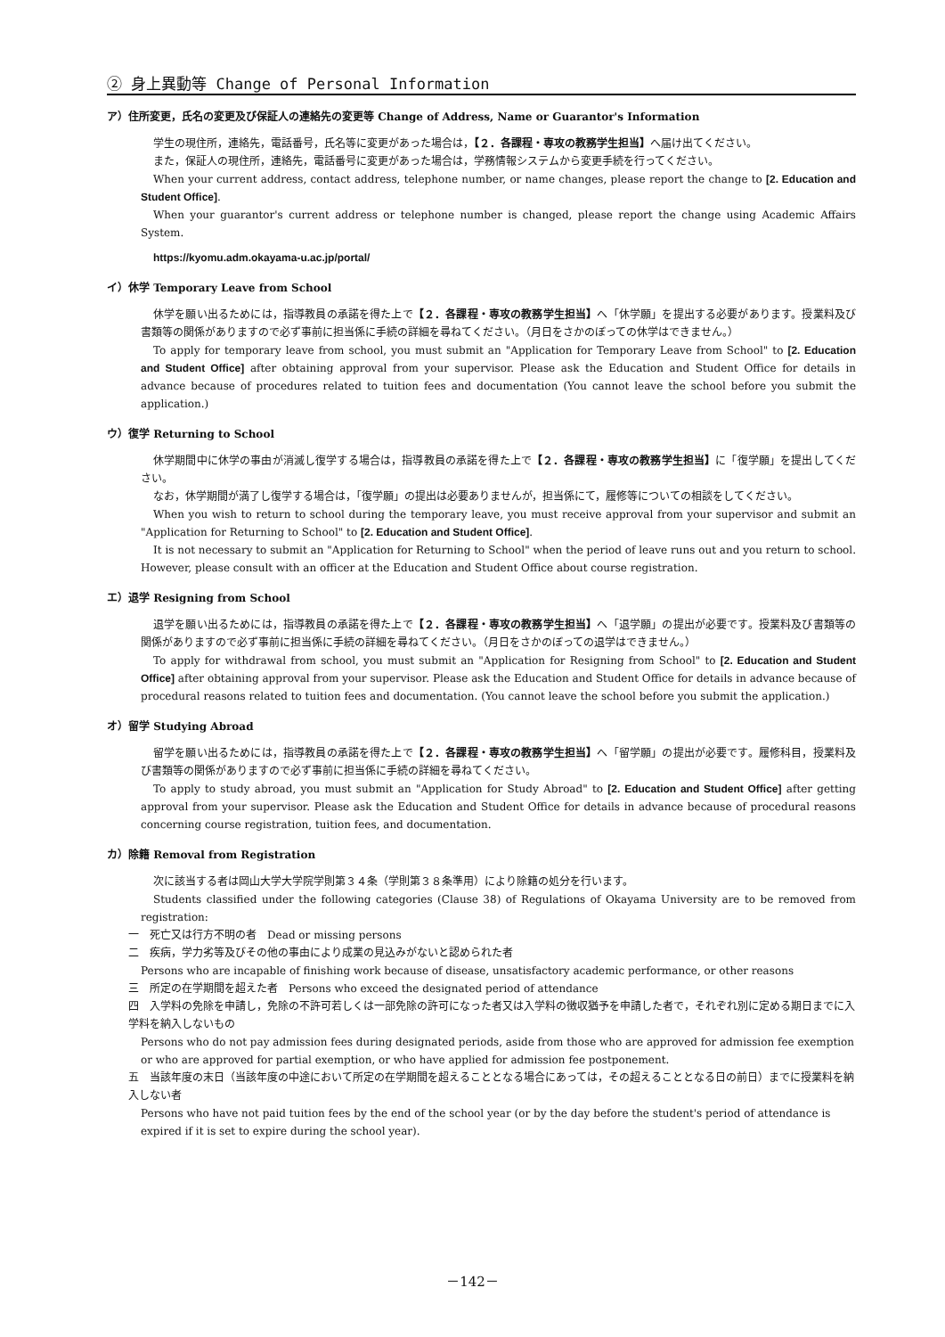② 身上異動等 Change of Personal Information
ア）住所変更，氏名の変更及び保証人の連絡先の変更等 Change of Address, Name or Guarantor's Information
学生の現住所，連絡先，電話番号，氏名等に変更があった場合は，【２．各課程・専攻の教務学生担当】へ届け出てください。
また，保証人の現住所，連絡先，電話番号に変更があった場合は，学務情報システムから変更手続を行ってください。
When your current address, contact address, telephone number, or name changes, please report the change to [2. Education and Student Office].
When your guarantor's current address or telephone number is changed, please report the change using Academic Affairs System.
https://kyomu.adm.okayama-u.ac.jp/portal/
イ）休学 Temporary Leave from School
休学を願い出るためには，指導教員の承諾を得た上で【２．各課程・専攻の教務学生担当】へ「休学願」を提出する必要があります。授業料及び書類等の関係がありますので必ず事前に担当係に手続の詳細を尋ねてください。（月日をさかのぼっての休学はできません。）
To apply for temporary leave from school, you must submit an "Application for Temporary Leave from School" to [2. Education and Student Office] after obtaining approval from your supervisor. Please ask the Education and Student Office for details in advance because of procedures related to tuition fees and documentation (You cannot leave the school before you submit the application.)
ウ）復学 Returning to School
休学期間中に休学の事由が消滅し復学する場合は，指導教員の承諾を得た上で【２．各課程・専攻の教務学生担当】に「復学願」を提出してください。
なお，休学期間が満了し復学する場合は，「復学願」の提出は必要ありませんが，担当係にて，履修等についての相談をしてください。
When you wish to return to school during the temporary leave, you must receive approval from your supervisor and submit an "Application for Returning to School" to [2. Education and Student Office].
It is not necessary to submit an "Application for Returning to School" when the period of leave runs out and you return to school. However, please consult with an officer at the Education and Student Office about course registration.
エ）退学 Resigning from School
退学を願い出るためには，指導教員の承諾を得た上で【２．各課程・専攻の教務学生担当】へ「退学願」の提出が必要です。授業料及び書類等の関係がありますので必ず事前に担当係に手続の詳細を尋ねてください。（月日をさかのぼっての退学はできません。）
To apply for withdrawal from school, you must submit an "Application for Resigning from School" to [2. Education and Student Office] after obtaining approval from your supervisor. Please ask the Education and Student Office for details in advance because of procedural reasons related to tuition fees and documentation. (You cannot leave the school before you submit the application.)
オ）留学 Studying Abroad
留学を願い出るためには，指導教員の承諾を得た上で【２．各課程・専攻の教務学生担当】へ「留学願」の提出が必要です。履修科目，授業料及び書類等の関係がありますので必ず事前に担当係に手続の詳細を尋ねてください。
To apply to study abroad, you must submit an "Application for Study Abroad" to [2. Education and Student Office] after getting approval from your supervisor. Please ask the Education and Student Office for details in advance because of procedural reasons concerning course registration, tuition fees, and documentation.
カ）除籍 Removal from Registration
次に該当する者は岡山大学大学院学則第３４条（学則第３８条準用）により除籍の処分を行います。
Students classified under the following categories (Clause 38) of Regulations of Okayama University are to be removed from registration:
一　死亡又は行方不明の者　Dead or missing persons
二　疾病，学力劣等及びその他の事由により成業の見込みがないと認められた者
Persons who are incapable of finishing work because of disease, unsatisfactory academic performance, or other reasons
三　所定の在学期間を超えた者　Persons who exceed the designated period of attendance
四　入学料の免除を申請し，免除の不許可若しくは一部免除の許可になった者又は入学料の徴収猶予を申請した者で，それぞれ別に定める期日までに入学料を納入しないもの
Persons who do not pay admission fees during designated periods, aside from those who are approved for admission fee exemption or who are approved for partial exemption, or who have applied for admission fee postponement.
五　当該年度の末日（当該年度の中途において所定の在学期間を超えることとなる場合にあっては，その超えることとなる日の前日）までに授業料を納入しない者
Persons who have not paid tuition fees by the end of the school year (or by the day before the student's period of attendance is expired if it is set to expire during the school year).
－142－